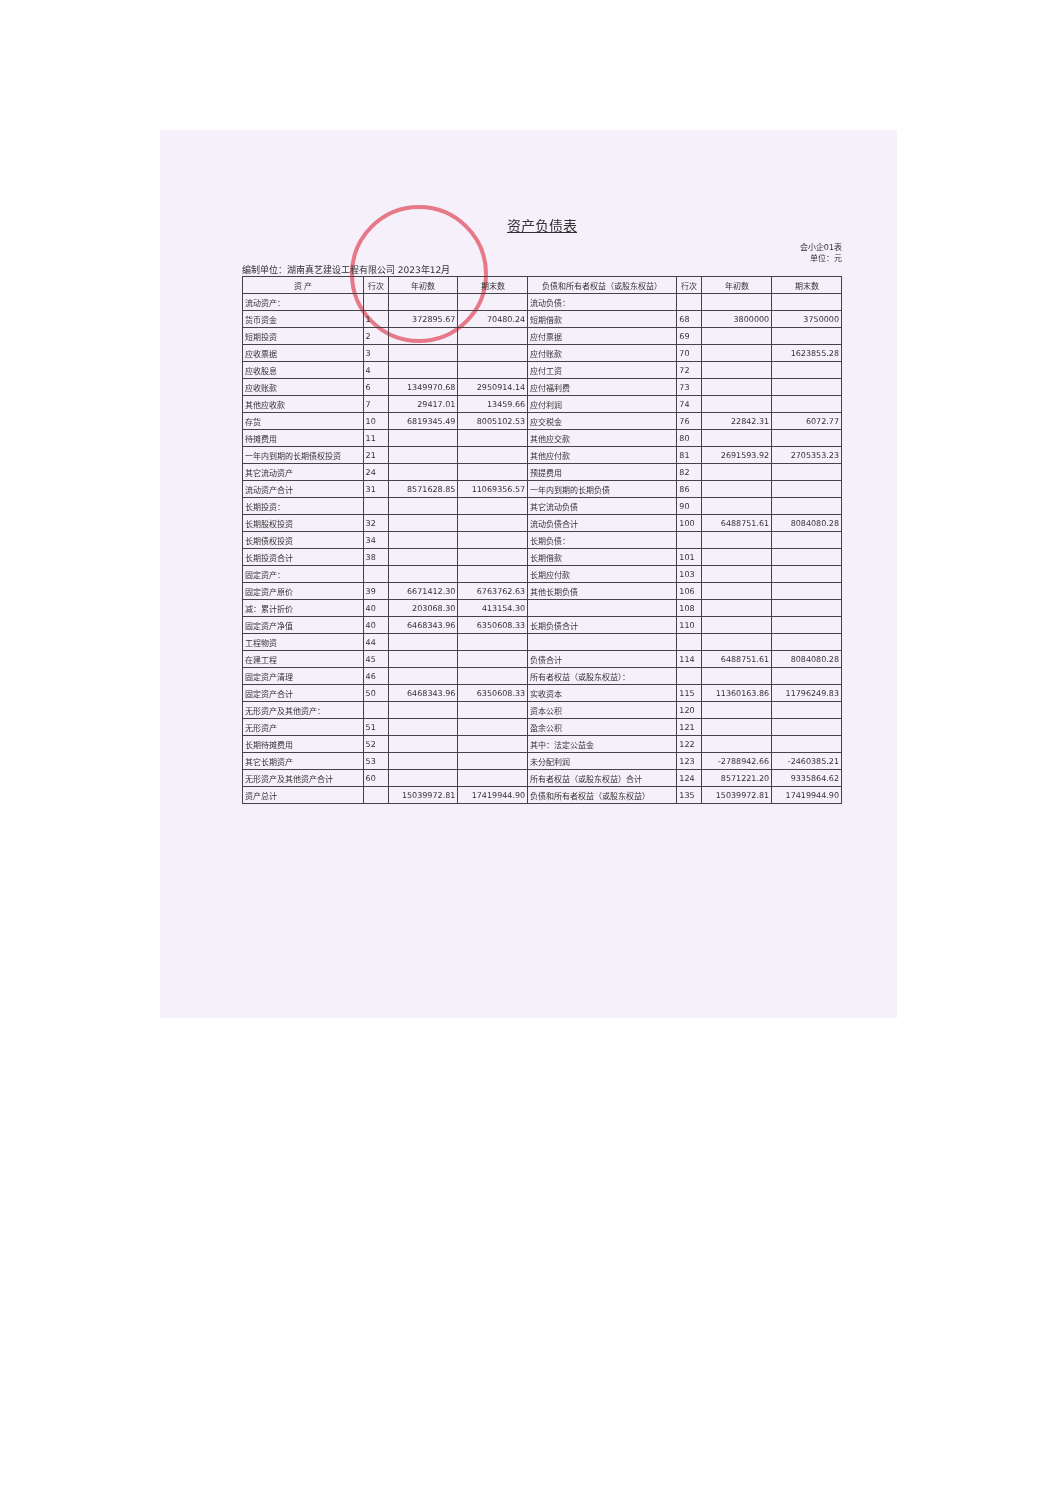资产负债表
会小企01表
单位：元
编制单位：湖南真艺建设工程有限公司 2023年12月
| 资 产 | 行次 | 年初数 | 期末数 | 负债和所有者权益（或股东权益） | 行次 | 年初数 | 期末数 |
| --- | --- | --- | --- | --- | --- | --- | --- |
| 流动资产： | | | | 流动负债： | | | |
| 货币资金 | 1 | 372895.67 | 70480.24 | 短期借款 | 68 | 3800000 | 3750000 |
| 短期投资 | 2 | | | 应付票据 | 69 | | |
| 应收票据 | 3 | | | 应付账款 | 70 | | 1623855.28 |
| 应收股息 | 4 | | | 应付工资 | 72 | | |
| 应收账款 | 6 | 1349970.68 | 2950914.14 | 应付福利费 | 73 | | |
| 其他应收款 | 7 | 29417.01 | 13459.66 | 应付利润 | 74 | | |
| 存货 | 10 | 6819345.49 | 8005102.53 | 应交税金 | 76 | 22842.31 | 6072.77 |
| 待摊费用 | 11 | | | 其他应交款 | 80 | | |
| 一年内到期的长期债权投资 | 21 | | | 其他应付款 | 81 | 2691593.92 | 2705353.23 |
| 其它流动资产 | 24 | | | 预提费用 | 82 | | |
| 流动资产合计 | 31 | 8571628.85 | 11069356.57 | 一年内到期的长期负债 | 86 | | |
| 长期投资： | | | | 其它流动负债 | 90 | | |
| 长期股权投资 | 32 | | | 流动负债合计 | 100 | 6488751.61 | 8084080.28 |
| 长期债权投资 | 34 | | | 长期负债： | | | |
| 长期投资合计 | 38 | | | 长期借款 | 101 | | |
| 固定资产： | | | | 长期应付款 | 103 | | |
| 固定资产原价 | 39 | 6671412.30 | 6763762.63 | 其他长期负债 | 106 | | |
| 减：累计折价 | 40 | 203068.30 | 413154.30 | | 108 | | |
| 固定资产净值 | 40 | 6468343.96 | 6350608.33 | 长期负债合计 | 110 | | |
| 工程物资 | 44 | | | | | | |
| 在建工程 | 45 | | | 负债合计 | 114 | 6488751.61 | 8084080.28 |
| 固定资产清理 | 46 | | | 所有者权益（或股东权益）： | | | |
| 固定资产合计 | 50 | 6468343.96 | 6350608.33 | 实收资本 | 115 | 11360163.86 | 11796249.83 |
| 无形资产及其他资产： | | | | 资本公积 | 120 | | |
| 无形资产 | 51 | | | 盈余公积 | 121 | | |
| 长期待摊费用 | 52 | | | 其中：法定公益金 | 122 | | |
| 其它长期资产 | 53 | | | 未分配利润 | 123 | -2788942.66 | -2460385.21 |
| 无形资产及其他资产合计 | 60 | | | 所有者权益（或股东权益）合计 | 124 | 8571221.20 | 9335864.62 |
| 资产总计 | | 15039972.81 | 17419944.90 | 负债和所有者权益（或股东权益） | 135 | 15039972.81 | 17419944.90 |